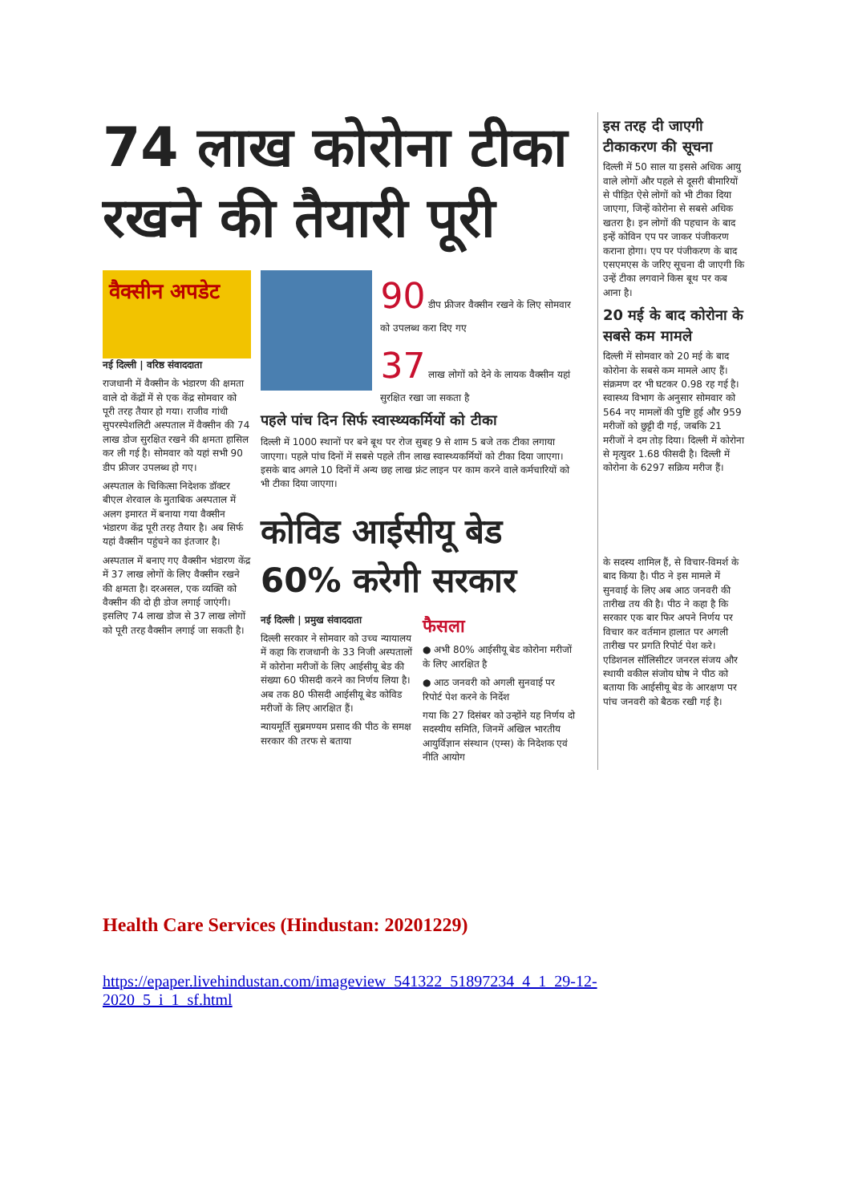74 लाख कोरोना टीका रखने की तैयारी पूरी
वैक्सीन अपडेट
नई दिल्ली | वरिष्ठ संवाददाता
राजधानी में वैक्सीन के भंडारण की क्षमता वाले दो केंद्रों में से एक केंद्र सोमवार को पूरी तरह तैयार हो गया। राजीव गांधी सुपरस्पेशलिटी अस्पताल में वैक्सीन की 74 लाख डोज सुरक्षित रखने की क्षमता हासिल कर ली गई है। सोमवार को यहां सभी 90 डीप फ्रीजर उपलब्ध हो गए।
अस्पताल के चिकित्सा निदेशक डॉक्टर बीएल शेरवाल के मुताबिक अस्पताल में अलग इमारत में बनाया गया वैक्सीन भंडारण केंद्र पूरी तरह तैयार है। अब सिर्फ यहां वैक्सीन पहुंचने का इंतजार है।
अस्पताल में बनाए गए वैक्सीन भंडारण केंद्र में 37 लाख लोगों के लिए वैक्सीन रखने की क्षमता है। दरअसल, एक व्यक्ति को वैक्सीन की दो ही डोज लगाई जाएंगी। इसलिए 74 लाख डोज से 37 लाख लोगों को पूरी तरह वैक्सीन लगाई जा सकती है।
90 डीप फ्रीजर वैक्सीन रखने के लिए सोमवार को उपलब्ध करा दिए गए
37 लाख लोगों को देने के लायक वैक्सीन यहां सुरक्षित रखा जा सकता है
पहले पांच दिन सिर्फ स्वास्थ्यकर्मियों को टीका
दिल्ली में 1000 स्थानों पर बने बूथ पर रोज सुबह 9 से शाम 5 बजे तक टीका लगाया जाएगा। पहले पांच दिनों में सबसे पहले तीन लाख स्वास्थ्यकर्मियों को टीका दिया जाएगा। इसके बाद अगले 10 दिनों में अन्य छह लाख फ्रंट लाइन पर काम करने वाले कर्मचारियों को भी टीका दिया जाएगा।
कोविड आईसीयू बेड 60% करेगी सरकार
नई दिल्ली | प्रमुख संवाददाता
दिल्ली सरकार ने सोमवार को उच्च न्यायालय में कहा कि राजधानी के 33 निजी अस्पतालों में कोरोना मरीजों के लिए आईसीयू बेड की संख्या 60 फीसदी करने का निर्णय लिया है। अब तक 80 फीसदी आईसीयू बेड कोविड मरीजों के लिए आरक्षित हैं।
न्यायमूर्ति सुब्रमण्यम प्रसाद की पीठ के समक्ष सरकार की तरफ से बताया
फैसला
● अभी 80% आईसीयू बेड कोरोना मरीजों के लिए आरक्षित है
● आठ जनवरी को अगली सुनवाई पर रिपोर्ट पेश करने के निर्देश
गया कि 27 दिसंबर को उन्होंने यह निर्णय दो सदस्यीय समिति, जिनमें अखिल भारतीय आयुर्विज्ञान संस्थान (एम्स) के निदेशक एवं नीति आयोग
इस तरह दी जाएगी टीकाकरण की सूचना
दिल्ली में 50 साल या इससे अधिक आयु वाले लोगों और पहले से दूसरी बीमारियों से पीड़ित ऐसे लोगों को भी टीका दिया जाएगा, जिन्हें कोरोना से सबसे अधिक खतरा है। इन लोगों की पहचान के बाद इन्हें कोविन एप पर जाकर पंजीकरण कराना होगा। एप पर पंजीकरण के बाद एसएमएस के जरिए सूचना दी जाएगी कि उन्हें टीका लगवाने किस बूथ पर कब आना है।
20 मई के बाद कोरोना के सबसे कम मामले
दिल्ली में सोमवार को 20 मई के बाद कोरोना के सबसे कम मामले आए हैं। संक्रमण दर भी घटकर 0.98 रह गई है। स्वास्थ्य विभाग के अनुसार सोमवार को 564 नए मामलों की पुष्टि हुई और 959 मरीजों को छुट्टी दी गई, जबकि 21 मरीजों ने दम तोड़ दिया। दिल्ली में कोरोना से मृत्युदर 1.68 फीसदी है। दिल्ली में कोरोना के 6297 सक्रिय मरीज हैं।
के सदस्य शामिल हैं, से विचार-विमर्श के बाद किया है। पीठ ने इस मामले में सुनवाई के लिए अब आठ जनवरी की तारीख तय की है। पीठ ने कहा है कि सरकार एक बार फिर अपने निर्णय पर विचार कर वर्तमान हालात पर अगली तारीख पर प्रगति रिपोर्ट पेश करे। एडिशनल सॉलिसीटर जनरल संजय और स्थायी वकील संजोय घोष ने पीठ को बताया कि आईसीयू बेड के आरक्षण पर पांच जनवरी को बैठक रखी गई है।
Health Care Services (Hindustan: 20201229)
https://epaper.livehindustan.com/imageview_541322_51897234_4_1_29-12-2020_5_i_1_sf.html